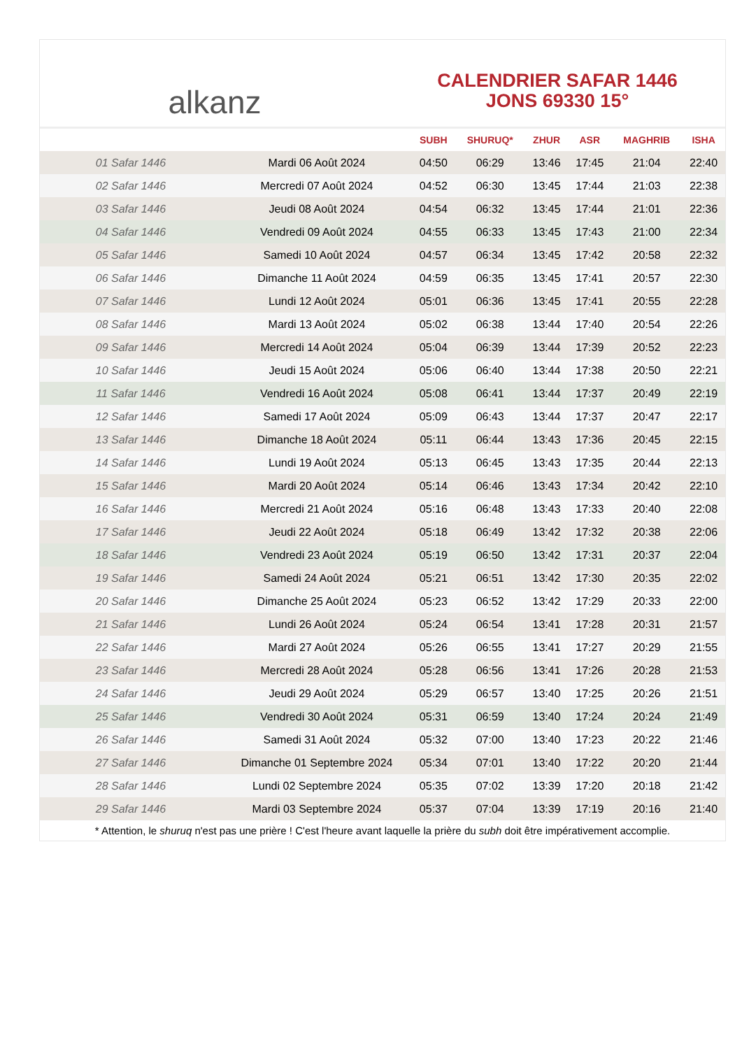alkanz
CALENDRIER SAFAR 1446
JONS 69330 15°
| | | SUBH | SHURUQ* | ZHUR | ASR | MAGHRIB | ISHA |
| --- | --- | --- | --- | --- | --- | --- | --- |
| 01 Safar 1446 | Mardi 06 Août 2024 | 04:50 | 06:29 | 13:46 | 17:45 | 21:04 | 22:40 |
| 02 Safar 1446 | Mercredi 07 Août 2024 | 04:52 | 06:30 | 13:45 | 17:44 | 21:03 | 22:38 |
| 03 Safar 1446 | Jeudi 08 Août 2024 | 04:54 | 06:32 | 13:45 | 17:44 | 21:01 | 22:36 |
| 04 Safar 1446 | Vendredi 09 Août 2024 | 04:55 | 06:33 | 13:45 | 17:43 | 21:00 | 22:34 |
| 05 Safar 1446 | Samedi 10 Août 2024 | 04:57 | 06:34 | 13:45 | 17:42 | 20:58 | 22:32 |
| 06 Safar 1446 | Dimanche 11 Août 2024 | 04:59 | 06:35 | 13:45 | 17:41 | 20:57 | 22:30 |
| 07 Safar 1446 | Lundi 12 Août 2024 | 05:01 | 06:36 | 13:45 | 17:41 | 20:55 | 22:28 |
| 08 Safar 1446 | Mardi 13 Août 2024 | 05:02 | 06:38 | 13:44 | 17:40 | 20:54 | 22:26 |
| 09 Safar 1446 | Mercredi 14 Août 2024 | 05:04 | 06:39 | 13:44 | 17:39 | 20:52 | 22:23 |
| 10 Safar 1446 | Jeudi 15 Août 2024 | 05:06 | 06:40 | 13:44 | 17:38 | 20:50 | 22:21 |
| 11 Safar 1446 | Vendredi 16 Août 2024 | 05:08 | 06:41 | 13:44 | 17:37 | 20:49 | 22:19 |
| 12 Safar 1446 | Samedi 17 Août 2024 | 05:09 | 06:43 | 13:44 | 17:37 | 20:47 | 22:17 |
| 13 Safar 1446 | Dimanche 18 Août 2024 | 05:11 | 06:44 | 13:43 | 17:36 | 20:45 | 22:15 |
| 14 Safar 1446 | Lundi 19 Août 2024 | 05:13 | 06:45 | 13:43 | 17:35 | 20:44 | 22:13 |
| 15 Safar 1446 | Mardi 20 Août 2024 | 05:14 | 06:46 | 13:43 | 17:34 | 20:42 | 22:10 |
| 16 Safar 1446 | Mercredi 21 Août 2024 | 05:16 | 06:48 | 13:43 | 17:33 | 20:40 | 22:08 |
| 17 Safar 1446 | Jeudi 22 Août 2024 | 05:18 | 06:49 | 13:42 | 17:32 | 20:38 | 22:06 |
| 18 Safar 1446 | Vendredi 23 Août 2024 | 05:19 | 06:50 | 13:42 | 17:31 | 20:37 | 22:04 |
| 19 Safar 1446 | Samedi 24 Août 2024 | 05:21 | 06:51 | 13:42 | 17:30 | 20:35 | 22:02 |
| 20 Safar 1446 | Dimanche 25 Août 2024 | 05:23 | 06:52 | 13:42 | 17:29 | 20:33 | 22:00 |
| 21 Safar 1446 | Lundi 26 Août 2024 | 05:24 | 06:54 | 13:41 | 17:28 | 20:31 | 21:57 |
| 22 Safar 1446 | Mardi 27 Août 2024 | 05:26 | 06:55 | 13:41 | 17:27 | 20:29 | 21:55 |
| 23 Safar 1446 | Mercredi 28 Août 2024 | 05:28 | 06:56 | 13:41 | 17:26 | 20:28 | 21:53 |
| 24 Safar 1446 | Jeudi 29 Août 2024 | 05:29 | 06:57 | 13:40 | 17:25 | 20:26 | 21:51 |
| 25 Safar 1446 | Vendredi 30 Août 2024 | 05:31 | 06:59 | 13:40 | 17:24 | 20:24 | 21:49 |
| 26 Safar 1446 | Samedi 31 Août 2024 | 05:32 | 07:00 | 13:40 | 17:23 | 20:22 | 21:46 |
| 27 Safar 1446 | Dimanche 01 Septembre 2024 | 05:34 | 07:01 | 13:40 | 17:22 | 20:20 | 21:44 |
| 28 Safar 1446 | Lundi 02 Septembre 2024 | 05:35 | 07:02 | 13:39 | 17:20 | 20:18 | 21:42 |
| 29 Safar 1446 | Mardi 03 Septembre 2024 | 05:37 | 07:04 | 13:39 | 17:19 | 20:16 | 21:40 |
* Attention, le shuruq n'est pas une prière ! C'est l'heure avant laquelle la prière du subh doit être impérativement accomplie.